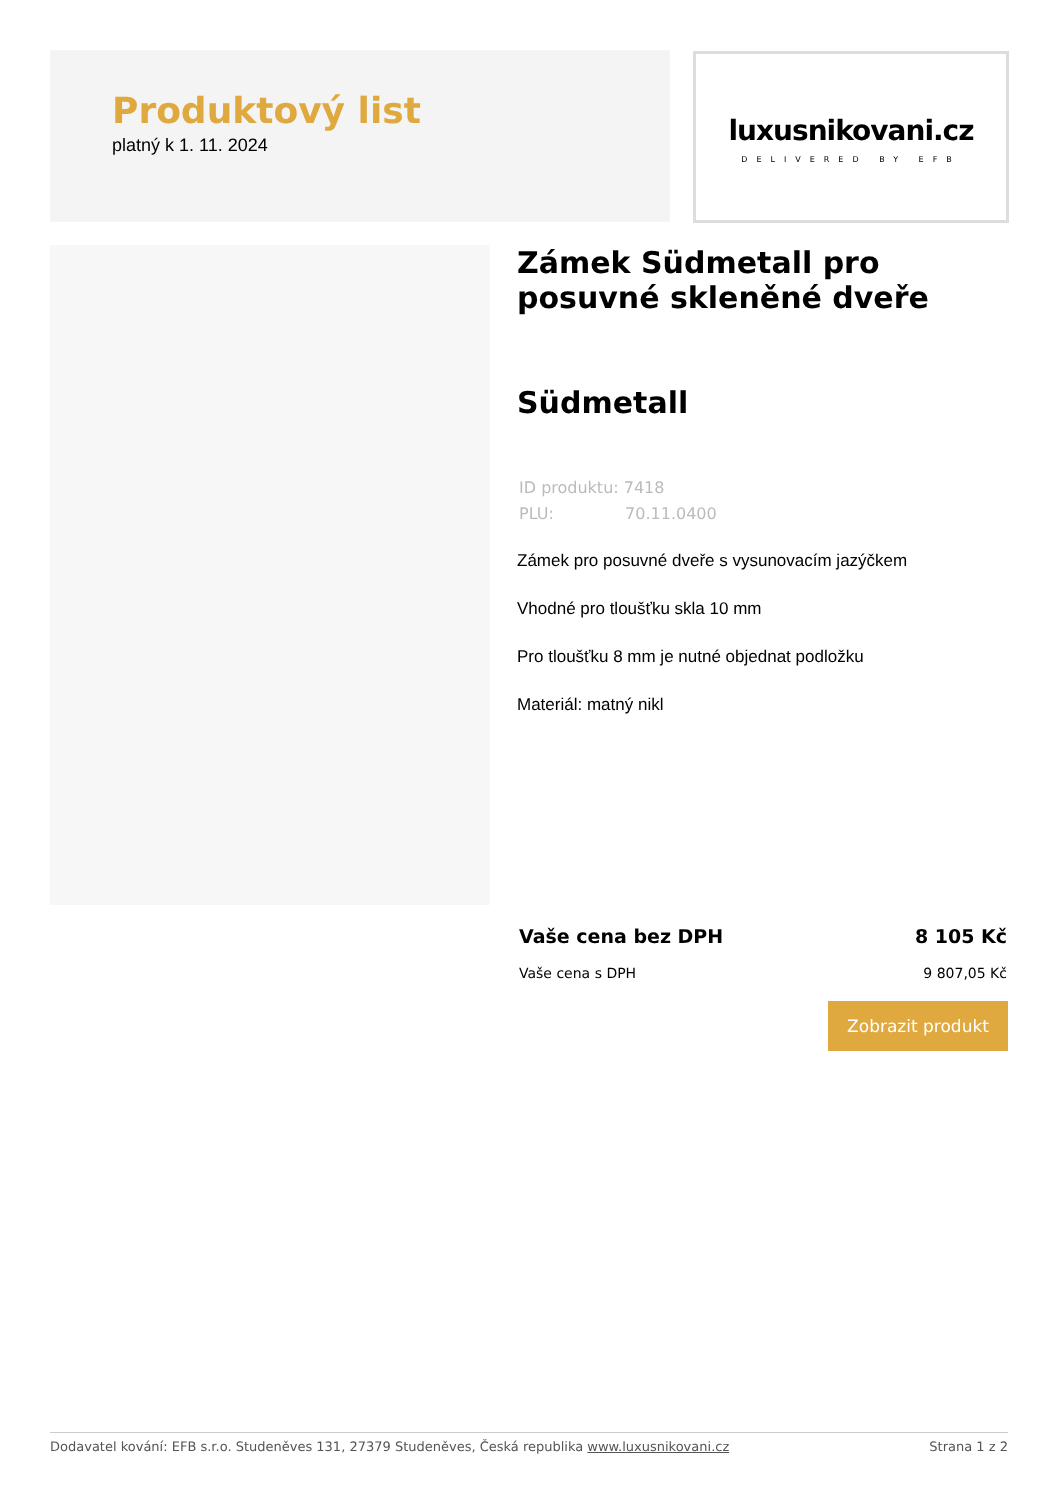Produktový list
platný k 1. 11. 2024
luxusnikovani.cz
DELIVERED BY EFB
Zámek Südmetall pro posuvné skleněné dveře
Südmetall
ID produktu: 7418
PLU: 70.11.0400
Zámek pro posuvné dveře s vysunovacím jazýčkem
Vhodné pro tloušťku skla 10 mm
Pro tloušťku 8 mm je nutné objednat podložku
Materiál: matný nikl
Vaše cena bez DPH 8 105 Kč
Vaše cena s DPH 9 807,05 Kč
Zobrazit produkt
Dodavatel kování: EFB s.r.o. Studeněves 131, 27379 Studeněves, Česká republika www.luxusnikovani.cz Strana 1 z 2